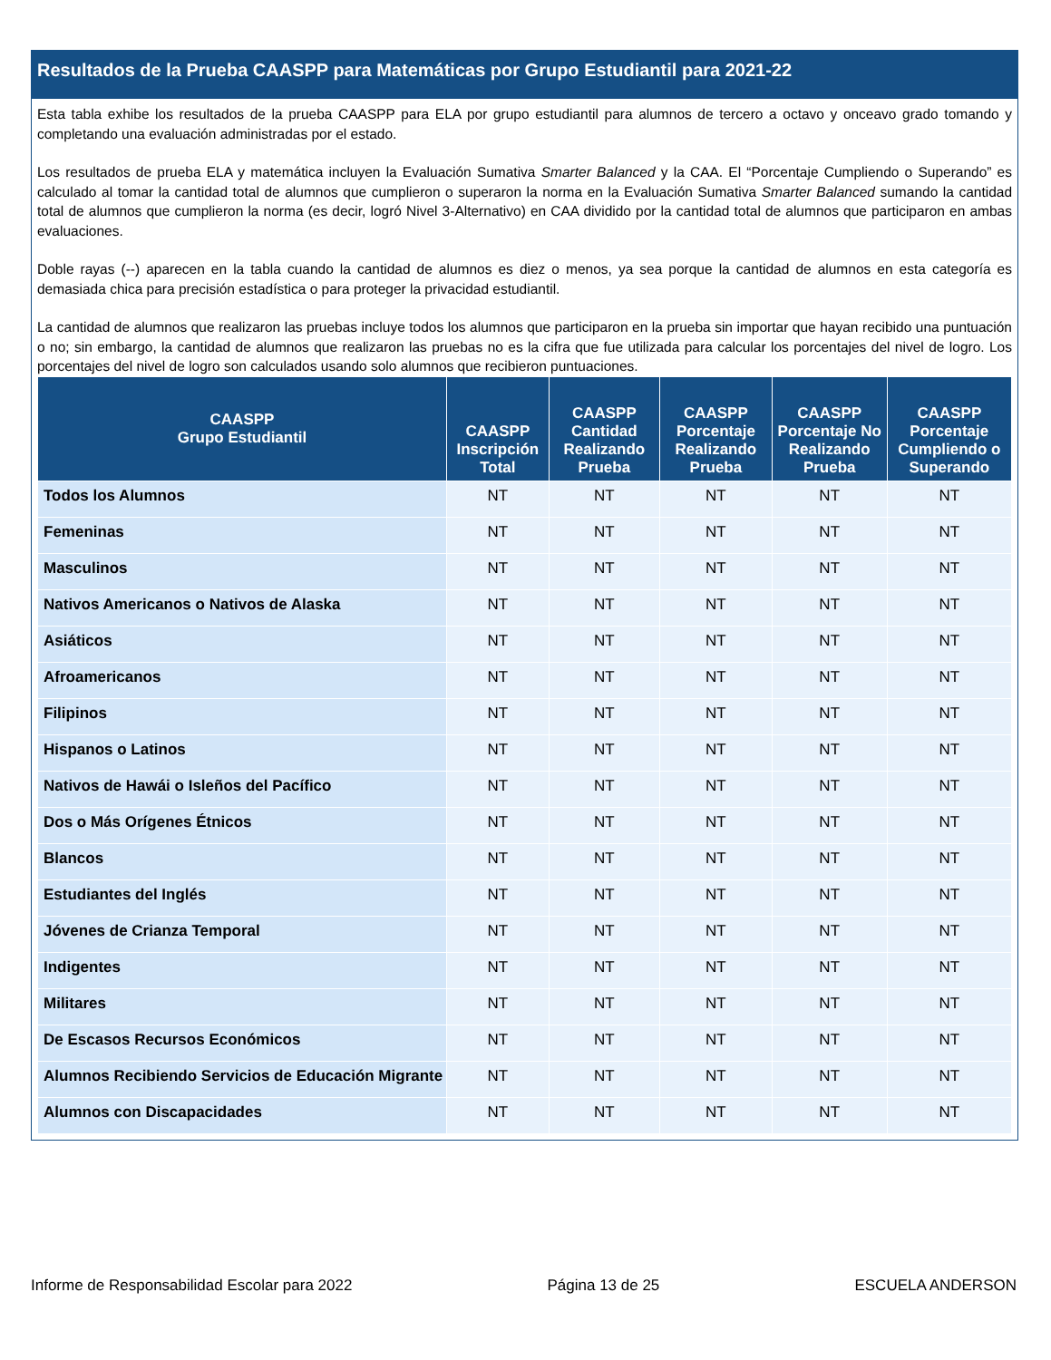Resultados de la Prueba CAASPP para Matemáticas por Grupo Estudiantil para 2021-22
Esta tabla exhibe los resultados de la prueba CAASPP para ELA por grupo estudiantil para alumnos de tercero a octavo y onceavo grado tomando y completando una evaluación administradas por el estado.
Los resultados de prueba ELA y matemática incluyen la Evaluación Sumativa Smarter Balanced y la CAA. El “Porcentaje Cumpliendo o Superando” es calculado al tomar la cantidad total de alumnos que cumplieron o superaron la norma en la Evaluación Sumativa Smarter Balanced sumando la cantidad total de alumnos que cumplieron la norma (es decir, logró Nivel 3-Alternativo) en CAA dividido por la cantidad total de alumnos que participaron en ambas evaluaciones.
Doble rayas (--) aparecen en la tabla cuando la cantidad de alumnos es diez o menos, ya sea porque la cantidad de alumnos en esta categoría es demasiada chica para precisión estadística o para proteger la privacidad estudiantil.
La cantidad de alumnos que realizaron las pruebas incluye todos los alumnos que participaron en la prueba sin importar que hayan recibido una puntuación o no; sin embargo, la cantidad de alumnos que realizaron las pruebas no es la cifra que fue utilizada para calcular los porcentajes del nivel de logro. Los porcentajes del nivel de logro son calculados usando solo alumnos que recibieron puntuaciones.
| CAASPP Grupo Estudiantil | CAASPP Inscripción Total | CAASPP Cantidad Realizando Prueba | CAASPP Porcentaje Realizando Prueba | CAASPP Porcentaje No Realizando Prueba | CAASPP Porcentaje Cumpliendo o Superando |
| --- | --- | --- | --- | --- | --- |
| Todos los Alumnos | NT | NT | NT | NT | NT |
| Femeninas | NT | NT | NT | NT | NT |
| Masculinos | NT | NT | NT | NT | NT |
| Nativos Americanos o Nativos de Alaska | NT | NT | NT | NT | NT |
| Asiáticos | NT | NT | NT | NT | NT |
| Afroamericanos | NT | NT | NT | NT | NT |
| Filipinos | NT | NT | NT | NT | NT |
| Hispanos o Latinos | NT | NT | NT | NT | NT |
| Nativos de Hawái o Isleños del Pacífico | NT | NT | NT | NT | NT |
| Dos o Más Orígenes Étnicos | NT | NT | NT | NT | NT |
| Blancos | NT | NT | NT | NT | NT |
| Estudiantes del Inglés | NT | NT | NT | NT | NT |
| Jóvenes de Crianza Temporal | NT | NT | NT | NT | NT |
| Indigentes | NT | NT | NT | NT | NT |
| Militares | NT | NT | NT | NT | NT |
| De Escasos Recursos Económicos | NT | NT | NT | NT | NT |
| Alumnos Recibiendo Servicios de Educación Migrante | NT | NT | NT | NT | NT |
| Alumnos con Discapacidades | NT | NT | NT | NT | NT |
Informe de Responsabilidad Escolar para 2022 Página 13 de 25 ESCUELA ANDERSON